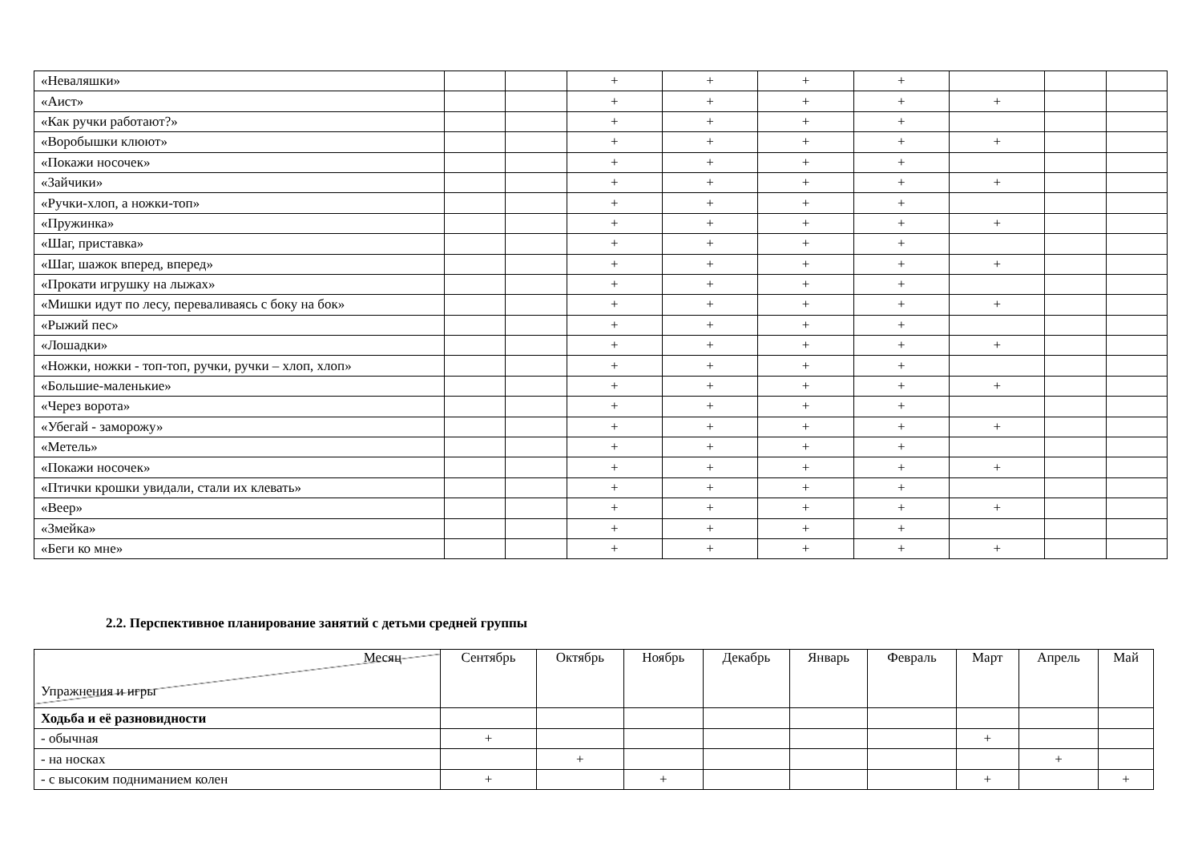| «Неваляшки» | | | + | + | + | + | | | |
| «Аист» | | | + | + | + | + | + | | |
| «Как ручки работают?» | | | + | + | + | + | | | |
| «Воробышки клюют» | | | + | + | + | + | + | | |
| «Покажи носочек» | | | + | + | + | + | | | |
| «Зайчики» | | | + | + | + | + | + | | |
| «Ручки-хлоп, а ножки-топ» | | | + | + | + | + | | | |
| «Пружинка» | | | + | + | + | + | + | | |
| «Шаг, приставка» | | | + | + | + | + | | | |
| «Шаг, шажок вперед, вперед» | | | + | + | + | + | + | | |
| «Прокати игрушку на лыжах» | | | + | + | + | + | | | |
| «Мишки идут по лесу, переваливаясь с боку на бок» | | | + | + | + | + | + | | |
| «Рыжий пес» | | | + | + | + | + | | | |
| «Лошадки» | | | + | + | + | + | + | | |
| «Ножки, ножки - топ-топ, ручки, ручки – хлоп, хлоп» | | | + | + | + | + | | | |
| «Большие-маленькие» | | | + | + | + | + | + | | |
| «Через ворота» | | | + | + | + | + | | | |
| «Убегай - заморожу» | | | + | + | + | + | + | | |
| «Метель» | | | + | + | + | + | | | |
| «Покажи носочек» | | | + | + | + | + | + | | |
| «Птички крошки увидали, стали их клевать» | | | + | + | + | + | | | |
| «Веер» | | | + | + | + | + | + | | |
| «Змейка» | | | + | + | + | + | | | |
| «Беги ко мне» | | | + | + | + | + | + | | |
2.2. Перспективное планирование занятий с детьми средней группы
| Месяц Упражнения и игры | Сентябрь | Октябрь | Ноябрь | Декабрь | Январь | Февраль | Март | Апрель | Май |
| Ходьба и её разновидности | | | | | | | | | |
| - обычная | + | | | | | | + | | |
| - на носках | | + | | | | | | + | |
| - с высоким подниманием колен | + | | + | | | | + | | + |